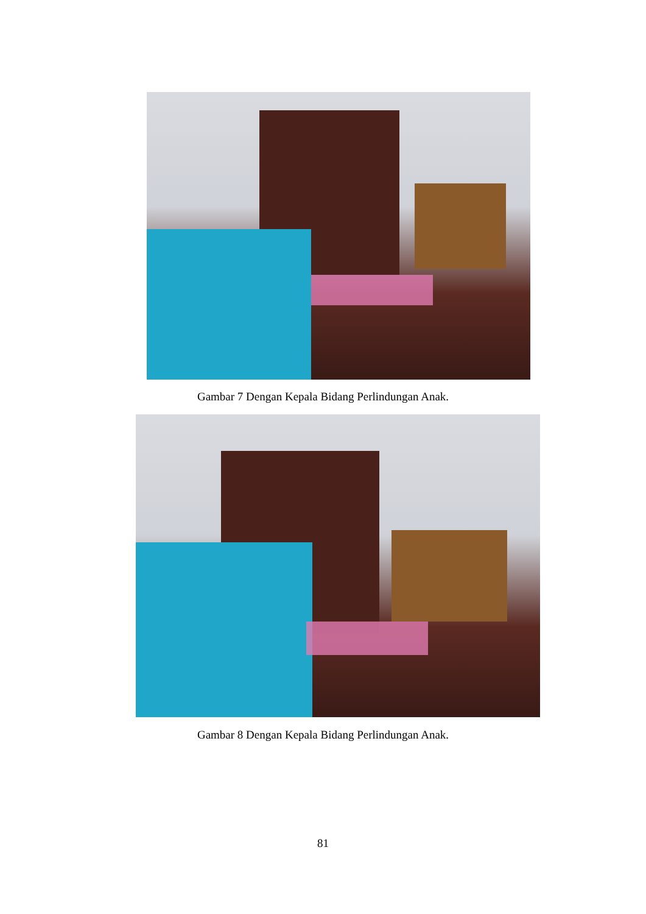Gambar 7 Dengan Kepala Bidang Perlindungan Anak.
Gambar 8 Dengan Kepala Bidang Perlindungan Anak.
81